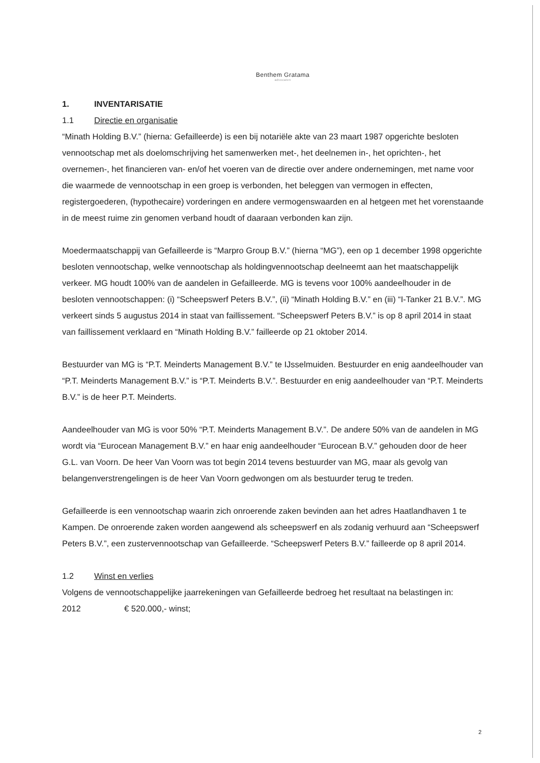Benthem Gratama
advocaten
1. INVENTARISATIE
1.1 Directie en organisatie
“Minath Holding B.V.” (hierna: Gefailleerde) is een bij notariële akte van 23 maart 1987 opgerichte besloten vennootschap met als doelomschrijving het samenwerken met-, het deelnemen in-, het oprichten-, het overnemen-, het financieren van- en/of het voeren van de directie over andere ondernemingen, met name voor die waarmede de vennootschap in een groep is verbonden, het beleggen van vermogen in effecten, registergoederen, (hypothecaire) vorderingen en andere vermogenswaarden en al hetgeen met het vorenstaande in de meest ruime zin genomen verband houdt of daaraan verbonden kan zijn.
Moedermaatschappij van Gefailleerde is “Marpro Group B.V.” (hierna “MG”), een op 1 december 1998 opgerichte besloten vennootschap, welke vennootschap als holdingvennootschap deelneemt aan het maatschappelijk verkeer. MG houdt 100% van de aandelen in Gefailleerde. MG is tevens voor 100% aandeelhouder in de besloten vennootschappen: (i) “Scheepswerf Peters B.V.”, (ii) “Minath Holding B.V.” en (iii) “I-Tanker 21 B.V.”. MG verkeert sinds 5 augustus 2014 in staat van faillissement. “Scheepswerf Peters B.V.” is op 8 april 2014 in staat van faillissement verklaard en “Minath Holding B.V.” failleerde op 21 oktober 2014.
Bestuurder van MG is “P.T. Meinderts Management B.V.” te IJsselmuiden. Bestuurder en enig aandeelhouder van “P.T. Meinderts Management B.V.” is “P.T. Meinderts B.V.”. Bestuurder en enig aandeelhouder van “P.T. Meinderts B.V.” is de heer P.T. Meinderts.
Aandeelhouder van MG is voor 50% “P.T. Meinderts Management B.V.”. De andere 50% van de aandelen in MG wordt via “Eurocean Management B.V.” en haar enig aandeelhouder “Eurocean B.V.” gehouden door de heer G.L. van Voorn. De heer Van Voorn was tot begin 2014 tevens bestuurder van MG, maar als gevolg van belangenverstrengelingen is de heer Van Voorn gedwongen om als bestuurder terug te treden.
Gefailleerde is een vennootschap waarin zich onroerende zaken bevinden aan het adres Haatlandhaven 1 te Kampen. De onroerende zaken worden aangewend als scheepswerf en als zodanig verhuurd aan “Scheepswerf Peters B.V.”, een zustervennootschap van Gefailleerde. “Scheepswerf Peters B.V.” failleerde op 8 april 2014.
1.2 Winst en verlies
Volgens de vennootschappelijke jaarrekeningen van Gefailleerde bedroeg het resultaat na belastingen in:
2012 € 520.000,- winst;
2